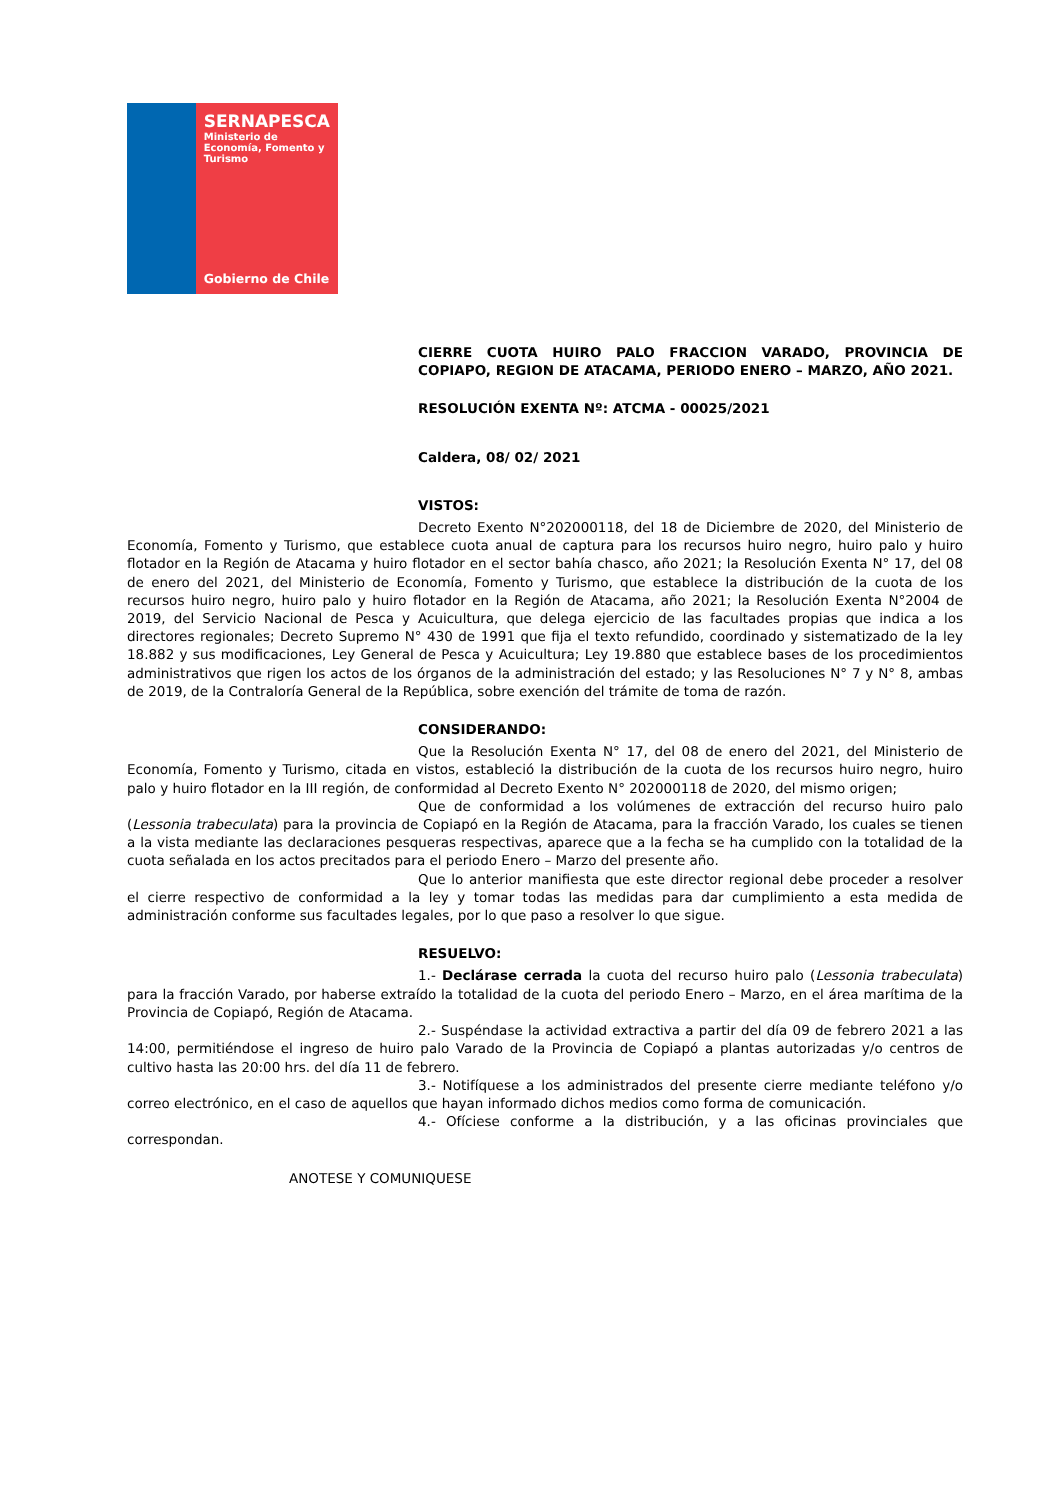SERNAPESCA
Ministerio de
Economía, Fomento y
Turismo
Gobierno de Chile
CIERRE CUOTA HUIRO PALO FRACCION VARADO, PROVINCIA DE COPIAPO, REGION DE ATACAMA, PERIODO ENERO – MARZO, AÑO 2021.
RESOLUCIÓN EXENTA Nº: ATCMA - 00025/2021
Caldera, 08/ 02/ 2021
VISTOS:
Decreto Exento N°202000118, del 18 de Diciembre de 2020, del Ministerio de Economía, Fomento y Turismo, que establece cuota anual de captura para los recursos huiro negro, huiro palo y huiro flotador en la Región de Atacama y huiro flotador en el sector bahía chasco, año 2021; la Resolución Exenta N° 17, del 08 de enero del 2021, del Ministerio de Economía, Fomento y Turismo, que establece la distribución de la cuota de los recursos huiro negro, huiro palo y huiro flotador en la Región de Atacama, año 2021; la Resolución Exenta N°2004 de 2019, del Servicio Nacional de Pesca y Acuicultura, que delega ejercicio de las facultades propias que indica a los directores regionales; Decreto Supremo N° 430 de 1991 que fija el texto refundido, coordinado y sistematizado de la ley 18.882 y sus modificaciones, Ley General de Pesca y Acuicultura; Ley 19.880 que establece bases de los procedimientos administrativos que rigen los actos de los órganos de la administración del estado; y las Resoluciones N° 7 y N° 8, ambas de 2019, de la Contraloría General de la República, sobre exención del trámite de toma de razón.
CONSIDERANDO:
Que la Resolución Exenta N° 17, del 08 de enero del 2021, del Ministerio de Economía, Fomento y Turismo, citada en vistos, estableció la distribución de la cuota de los recursos huiro negro, huiro palo y huiro flotador en la III región, de conformidad al Decreto Exento N° 202000118 de 2020, del mismo origen;
Que de conformidad a los volúmenes de extracción del recurso huiro palo (Lessonia trabeculata) para la provincia de Copiapó en la Región de Atacama, para la fracción Varado, los cuales se tienen a la vista mediante las declaraciones pesqueras respectivas, aparece que a la fecha se ha cumplido con la totalidad de la cuota señalada en los actos precitados para el periodo Enero – Marzo del presente año.
Que lo anterior manifiesta que este director regional debe proceder a resolver el cierre respectivo de conformidad a la ley y tomar todas las medidas para dar cumplimiento a esta medida de administración conforme sus facultades legales, por lo que paso a resolver lo que sigue.
RESUELVO:
1.- Declárase cerrada la cuota del recurso huiro palo (Lessonia trabeculata) para la fracción Varado, por haberse extraído la totalidad de la cuota del periodo Enero – Marzo, en el área marítima de la Provincia de Copiapó, Región de Atacama.
2.- Suspéndase la actividad extractiva a partir del día 09 de febrero 2021 a las 14:00, permitiéndose el ingreso de huiro palo Varado de la Provincia de Copiapó a plantas autorizadas y/o centros de cultivo hasta las 20:00 hrs. del día 11 de febrero.
3.- Notifíquese a los administrados del presente cierre mediante teléfono y/o correo electrónico, en el caso de aquellos que hayan informado dichos medios como forma de comunicación.
4.- Ofíciese conforme a la distribución, y a las oficinas provinciales que correspondan.
ANOTESE Y COMUNIQUESE